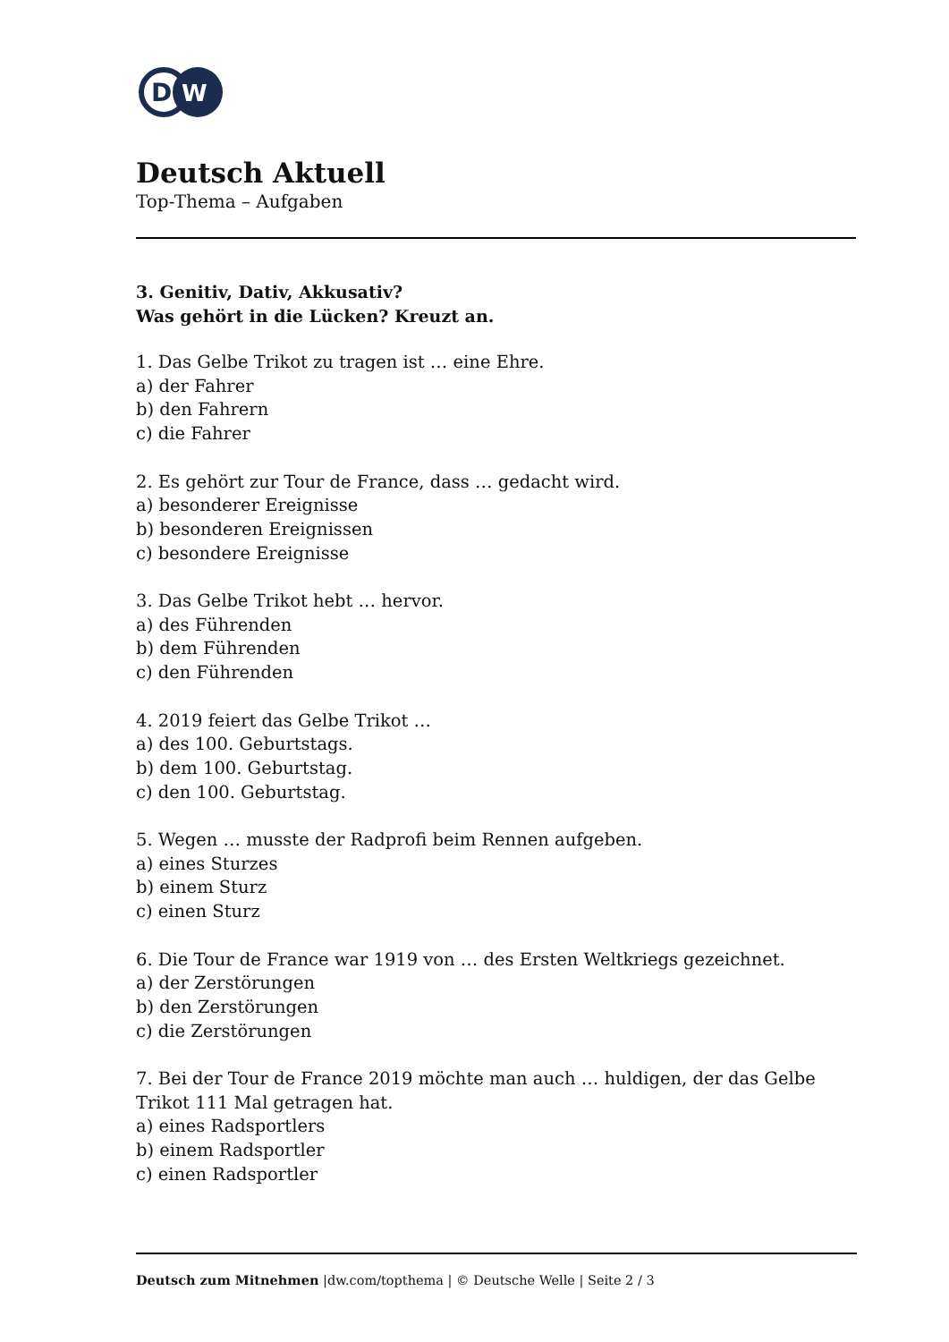D
W
Deutsch Aktuell
Top-Thema – Aufgaben
3. Genitiv, Dativ, Akkusativ?
Was gehört in die Lücken? Kreuzt an.
1. Das Gelbe Trikot zu tragen ist … eine Ehre.
a) der Fahrer
b) den Fahrern
c) die Fahrer
2. Es gehört zur Tour de France, dass … gedacht wird.
a) besonderer Ereignisse
b) besonderen Ereignissen
c) besondere Ereignisse
3. Das Gelbe Trikot hebt … hervor.
a) des Führenden
b) dem Führenden
c) den Führenden
4. 2019 feiert das Gelbe Trikot …
a) des 100. Geburtstags.
b) dem 100. Geburtstag.
c) den 100. Geburtstag.
5. Wegen … musste der Radprofi beim Rennen aufgeben.
a) eines Sturzes
b) einem Sturz
c) einen Sturz
6. Die Tour de France war 1919 von … des Ersten Weltkriegs gezeichnet.
a) der Zerstörungen
b) den Zerstörungen
c) die Zerstörungen
7. Bei der Tour de France 2019 möchte man auch … huldigen, der das Gelbe Trikot 111 Mal getragen hat.
a) eines Radsportlers
b) einem Radsportler
c) einen Radsportler
Deutsch zum Mitnehmen |dw.com/topthema | © Deutsche Welle | Seite 2 / 3